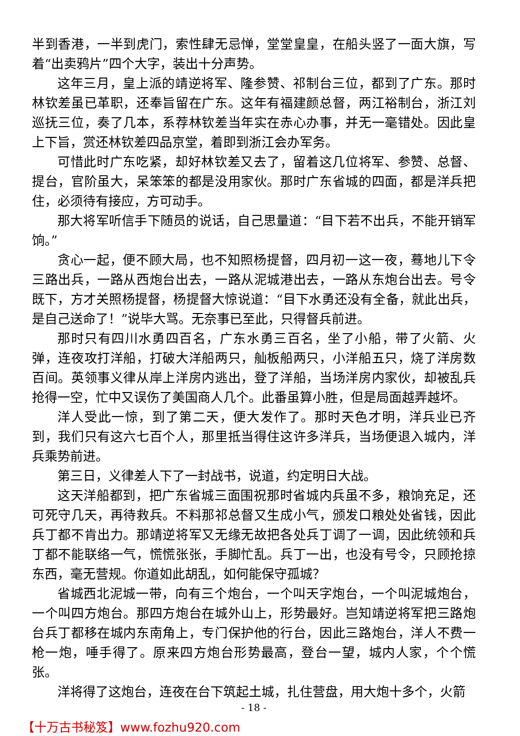半到香港，一半到虎门，索性肆无忌惮，堂堂皇皇，在船头竖了一面大旗，写着“出卖鸦片”四个大字，装出十分声势。
这年三月，皇上派的靖逆将军、隆参赞、祁制台三位，都到了广东。那时林钦差虽已革职，还奉旨留在广东。这年有福建颜总督，两江裕制台，浙江刘巡抚三位，奏了几本，系荐林钦差当年实在赤心办事，并无一毫错处。因此皇上下旨，赏还林钦差四品京堂，着即到浙江会办军务。
可惜此时广东吃紧，却好林钦差又去了，留着这几位将军、参赞、总督、提台，官阶虽大，呆笨笨的都是没用家伙。那时广东省城的四面，都是洋兵把住，必须待有接应，方可动手。
那大将军听信手下随员的说话，自己思量道：“目下若不出兵，不能开销军饷。”
贪心一起，便不顾大局，也不知照杨提督，四月初一这一夜，蓦地儿下令三路出兵，一路从西炮台出去，一路从泥城港出去，一路从东炮台出去。号令既下，方才关照杨提督，杨提督大惊说道：“目下水勇还没有全备，就此出兵，是自己送命了！”说毕大骂。无奈事已至此，只得督兵前进。
那时只有四川水勇四百名，广东水勇三百名，坐了小船，带了火箭、火弹，连夜攻打洋船，打破大洋船两只，舢板船两只，小洋船五只，烧了洋房数百间。英领事义律从岸上洋房内逃出，登了洋船，当场洋房内家伙，却被乱兵抢得一空，忙中又误伤了美国商人几个。此番虽算小胜，但是局面越弄越坏。
洋人受此一惊，到了第二天，便大发作了。那时天色才明，洋兵业已齐到，我们只有这六七百个人，那里抵当得住这许多洋兵，当场便退入城内，洋兵乘势前进。
第三日，义律差人下了一封战书，说道，约定明日大战。
这天洋船都到，把广东省城三面围祝那时省城内兵虽不多，粮饷充足，还可死守几天，再待救兵。不料那祁总督又生成小气，颁发口粮处处省钱，因此兵丁都不肯出力。那靖逆将军又无缘无故把各处兵丁调了一调，因此统领和兵丁都不能联络一气，慌慌张张，手脚忙乱。兵丁一出，也没有号令，只顾抢掠东西，毫无营规。你道如此胡乱，如何能保守孤城？
省城西北泥城一带，向有三个炮台，一个叫天字炮台，一个叫泥城炮台，一个叫四方炮台。那四方炮台在城外山上，形势最好。岂知靖逆将军把三路炮台兵丁都移在城内东南角上，专门保护他的行台，因此三路炮台，洋人不费一枪一炮，唾手得了。原来四方炮台形势最高，登台一望，城内人家，个个慌张。
洋将得了这炮台，连夜在台下筑起土城，扎住营盘，用大炮十多个，火箭
- 18 -
【十万古书秘笈】www.fozhu920.com